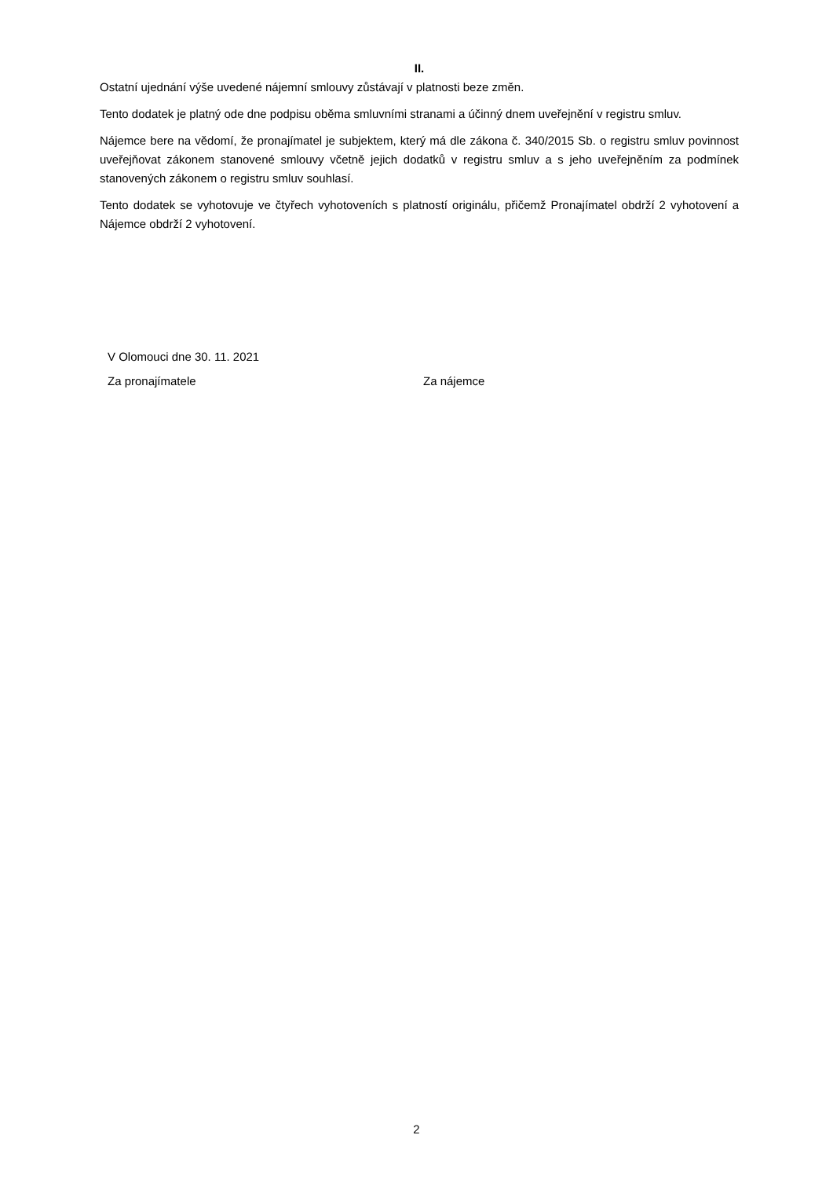II.
Ostatní ujednání výše uvedené nájemní smlouvy zůstávají v platnosti beze změn.
Tento dodatek je platný ode dne podpisu oběma smluvními stranami a účinný dnem uveřejnění v registru smluv.
Nájemce bere na vědomí, že pronajímatel je subjektem, který má dle zákona č. 340/2015 Sb. o registru smluv povinnost uveřejňovat zákonem stanovené smlouvy včetně jejich dodatků v registru smluv a s jeho uveřejněním za podmínek stanovených zákonem o registru smluv souhlasí.
Tento dodatek se vyhotovuje ve čtyřech vyhotoveních s platností originálu, přičemž Pronajímatel obdrží 2 vyhotovení a Nájemce obdrží 2 vyhotovení.
V Olomouci dne 30. 11. 2021
Za pronajímatele Za nájemce
2